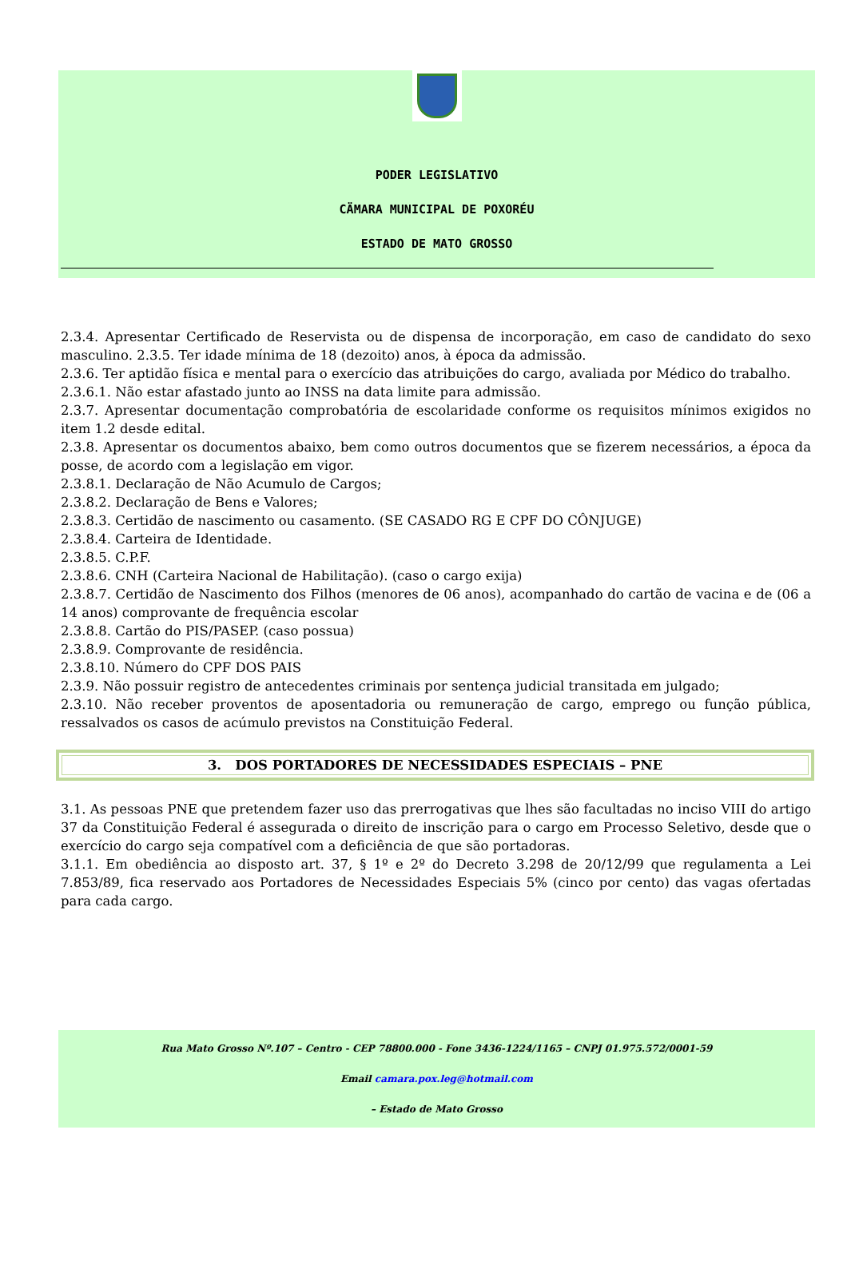PODER LEGISLATIVO
CÄMARA MUNICIPAL DE POXORÉU
ESTADO DE MATO GROSSO
2.3.4. Apresentar Certificado de Reservista ou de dispensa de incorporação, em caso de candidato do sexo masculino. 2.3.5. Ter idade mínima de 18 (dezoito) anos, à época da admissão.
2.3.6. Ter aptidão física e mental para o exercício das atribuições do cargo, avaliada por Médico do trabalho.
2.3.6.1. Não estar afastado junto ao INSS na data limite para admissão.
2.3.7. Apresentar documentação comprobatória de escolaridade conforme os requisitos mínimos exigidos no item 1.2 desde edital.
2.3.8. Apresentar os documentos abaixo, bem como outros documentos que se fizerem necessários, a época da posse, de acordo com a legislação em vigor.
2.3.8.1. Declaração de Não Acumulo de Cargos;
2.3.8.2. Declaração de Bens e Valores;
2.3.8.3. Certidão de nascimento ou casamento. (SE CASADO RG E CPF DO CÔNJUGE)
2.3.8.4. Carteira de Identidade.
2.3.8.5. C.P.F.
2.3.8.6. CNH (Carteira Nacional de Habilitação). (caso o cargo exija)
2.3.8.7. Certidão de Nascimento dos Filhos (menores de 06 anos), acompanhado do cartão de vacina e de (06 a 14 anos) comprovante de frequência escolar
2.3.8.8. Cartão do PIS/PASEP. (caso possua)
2.3.8.9. Comprovante de residência.
2.3.8.10. Número do CPF DOS PAIS
2.3.9. Não possuir registro de antecedentes criminais por sentença judicial transitada em julgado;
2.3.10. Não receber proventos de aposentadoria ou remuneração de cargo, emprego ou função pública, ressalvados os casos de acúmulo previstos na Constituição Federal.
3. DOS PORTADORES DE NECESSIDADES ESPECIAIS – PNE
3.1. As pessoas PNE que pretendem fazer uso das prerrogativas que lhes são facultadas no inciso VIII do artigo 37 da Constituição Federal é assegurada o direito de inscrição para o cargo em Processo Seletivo, desde que o exercício do cargo seja compatível com a deficiência de que são portadoras.
3.1.1. Em obediência ao disposto art. 37, § 1º e 2º do Decreto 3.298 de 20/12/99 que regulamenta a Lei 7.853/89, fica reservado aos Portadores de Necessidades Especiais 5% (cinco por cento) das vagas ofertadas para cada cargo.
Rua Mato Grosso Nº.107 – Centro - CEP 78800.000 - Fone 3436-1224/1165 – CNPJ 01.975.572/0001-59
Email camara.pox.leg@hotmail.com
– Estado de Mato Grosso